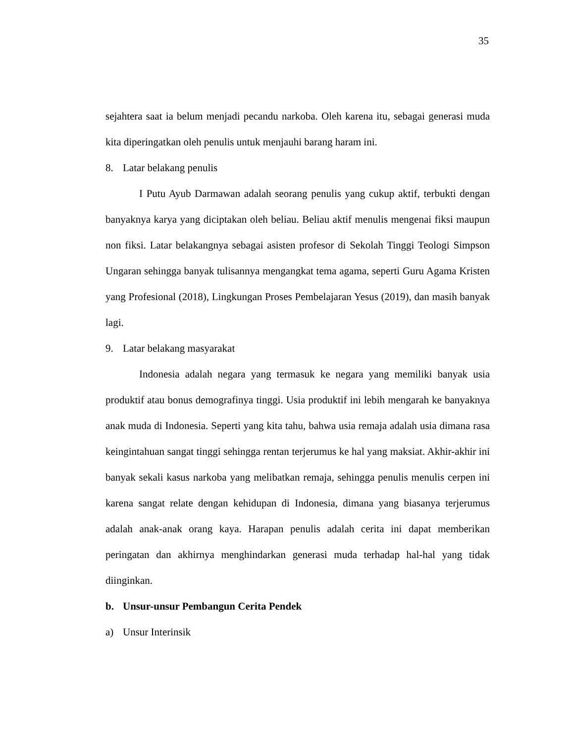35
sejahtera saat ia belum menjadi pecandu narkoba. Oleh karena itu, sebagai generasi muda kita diperingatkan oleh penulis untuk menjauhi barang haram ini.
8. Latar belakang penulis
I Putu Ayub Darmawan adalah seorang penulis yang cukup aktif, terbukti dengan banyaknya karya yang diciptakan oleh beliau. Beliau aktif menulis mengenai fiksi maupun non fiksi. Latar belakangnya sebagai asisten profesor di Sekolah Tinggi Teologi Simpson Ungaran sehingga banyak tulisannya mengangkat tema agama, seperti Guru Agama Kristen yang Profesional (2018), Lingkungan Proses Pembelajaran Yesus (2019), dan masih banyak lagi.
9. Latar belakang masyarakat
Indonesia adalah negara yang termasuk ke negara yang memiliki banyak usia produktif atau bonus demografinya tinggi. Usia produktif ini lebih mengarah ke banyaknya anak muda di Indonesia. Seperti yang kita tahu, bahwa usia remaja adalah usia dimana rasa keingintahuan sangat tinggi sehingga rentan terjerumus ke hal yang maksiat. Akhir-akhir ini banyak sekali kasus narkoba yang melibatkan remaja, sehingga penulis menulis cerpen ini karena sangat relate dengan kehidupan di Indonesia, dimana yang biasanya terjerumus adalah anak-anak orang kaya. Harapan penulis adalah cerita ini dapat memberikan peringatan dan akhirnya menghindarkan generasi muda terhadap hal-hal yang tidak diinginkan.
b. Unsur-unsur Pembangun Cerita Pendek
a) Unsur Interinsik